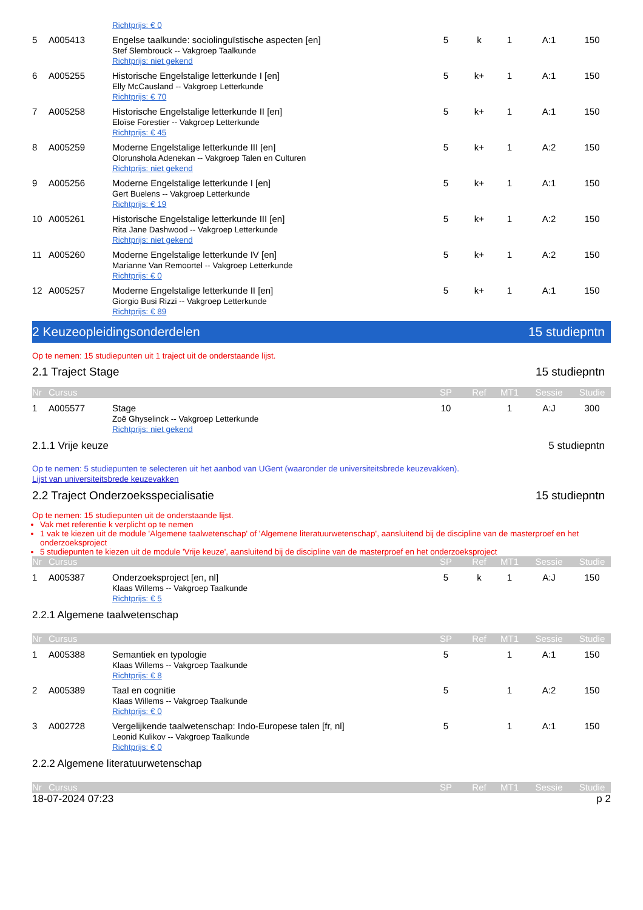| | | Richtprijs: € 0 | | | | | |
| 5 | A005413 | Engelse taalkunde: sociolinguïstische aspecten [en] Stef Slembrouck -- Vakgroep Taalkunde Richtprijs: niet gekend | 5 | k | 1 | A:1 | 150 |
| 6 | A005255 | Historische Engelstalige letterkunde I [en] Elly McCausland -- Vakgroep Letterkunde Richtprijs: € 70 | 5 | k+ | 1 | A:1 | 150 |
| 7 | A005258 | Historische Engelstalige letterkunde II [en] Eloïse Forestier -- Vakgroep Letterkunde Richtprijs: € 45 | 5 | k+ | 1 | A:1 | 150 |
| 8 | A005259 | Moderne Engelstalige letterkunde III [en] Olorunshola Adenekan -- Vakgroep Talen en Culturen Richtprijs: niet gekend | 5 | k+ | 1 | A:2 | 150 |
| 9 | A005256 | Moderne Engelstalige letterkunde I [en] Gert Buelens -- Vakgroep Letterkunde Richtprijs: € 19 | 5 | k+ | 1 | A:1 | 150 |
| 10 | A005261 | Historische Engelstalige letterkunde III [en] Rita Jane Dashwood -- Vakgroep Letterkunde Richtprijs: niet gekend | 5 | k+ | 1 | A:2 | 150 |
| 11 | A005260 | Moderne Engelstalige letterkunde IV [en] Marianne Van Remoortel -- Vakgroep Letterkunde Richtprijs: € 0 | 5 | k+ | 1 | A:2 | 150 |
| 12 | A005257 | Moderne Engelstalige letterkunde II [en] Giorgio Busi Rizzi -- Vakgroep Letterkunde Richtprijs: € 89 | 5 | k+ | 1 | A:1 | 150 |
2 Keuzeopleidingsonderdelen 15 studiepntn
Op te nemen: 15 studiepunten uit 1 traject uit de onderstaande lijst.
2.1 Traject Stage 15 studiepntn
| Nr | Cursus | | SP | Ref | MT1 | Sessie | Studie |
| --- | --- | --- | --- | --- | --- | --- | --- |
| 1 | A005577 | Stage Zoë Ghyselinck -- Vakgroep Letterkunde Richtprijs: niet gekend | 10 | | 1 | A:J | 300 |
2.1.1 Vrije keuze 5 studiepntn
Op te nemen: 5 studiepunten te selecteren uit het aanbod van UGent (waaronder de universiteitsbrede keuzevakken).
Lijst van universiteitsbrede keuzevakken
2.2 Traject Onderzoeksspecialisatie 15 studiepntn
Op te nemen: 15 studiepunten uit de onderstaande lijst.
Vak met referentie k verplicht op te nemen
1 vak te kiezen uit de module 'Algemene taalwetenschap' of 'Algemene literatuurwetenschap', aansluitend bij de discipline van de masterproef en het onderzoeksproject
5 studiepunten te kiezen uit de module 'Vrije keuze', aansluitend bij de discipline van de masterproef en het onderzoeksproject
| Nr | Cursus | | SP | Ref | MT1 | Sessie | Studie |
| --- | --- | --- | --- | --- | --- | --- | --- |
| 1 | A005387 | Onderzoeksproject [en, nl] Klaas Willems -- Vakgroep Taalkunde Richtprijs: € 5 | 5 | k | 1 | A:J | 150 |
2.2.1 Algemene taalwetenschap
| Nr | Cursus | | SP | Ref | MT1 | Sessie | Studie |
| --- | --- | --- | --- | --- | --- | --- | --- |
| 1 | A005388 | Semantiek en typologie Klaas Willems -- Vakgroep Taalkunde Richtprijs: € 8 | 5 | | 1 | A:1 | 150 |
| 2 | A005389 | Taal en cognitie Klaas Willems -- Vakgroep Taalkunde Richtprijs: € 0 | 5 | | 1 | A:2 | 150 |
| 3 | A002728 | Vergelijkende taalwetenschap: Indo-Europese talen [fr, nl] Leonid Kulikov -- Vakgroep Taalkunde Richtprijs: € 0 | 5 | | 1 | A:1 | 150 |
2.2.2 Algemene literatuurwetenschap
| Nr | Cursus | SP | Ref | MT1 | Sessie | Studie |
| --- | --- | --- | --- | --- | --- | --- |
18-07-2024 07:23 p 2